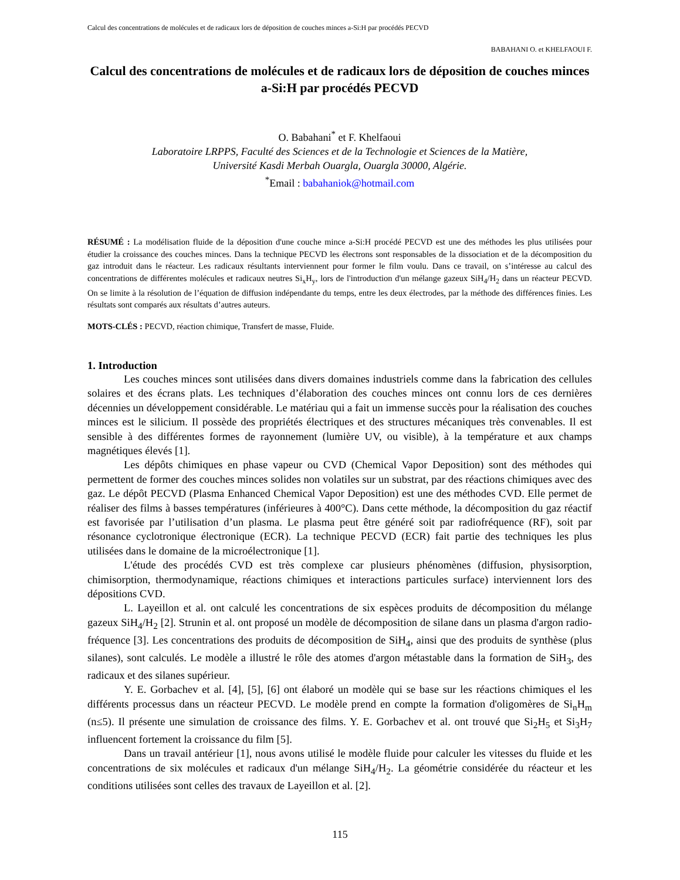Calcul des concentrations de molécules et de radicaux lors de déposition de couches minces a-Si:H par procédés PECVD
BABAHANI O. et KHELFAOUI F.
Calcul des concentrations de molécules et de radicaux lors de déposition de couches minces a-Si:H par procédés PECVD
O. Babahani<sup>*</sup> et F. Khelfaoui
Laboratoire LRPPS, Faculté des Sciences et de la Technologie et Sciences de la Matière,
Université Kasdi Merbah Ouargla, Ouargla 30000, Algérie.
<sup>*</sup>Email : babahaniok@hotmail.com
RÉSUMÉ : La modélisation fluide de la déposition d'une couche mince a-Si:H procédé PECVD est une des méthodes les plus utilisées pour étudier la croissance des couches minces. Dans la technique PECVD les électrons sont responsables de la dissociation et de la décomposition du gaz introduit dans le réacteur. Les radicaux résultants interviennent pour former le film voulu. Dans ce travail, on s’intéresse au calcul des concentrations de différentes molécules et radicaux neutres Si<sub>x</sub>H<sub>y</sub>, lors de l'introduction d'un mélange gazeux SiH<sub>4</sub>/H<sub>2</sub> dans un réacteur PECVD. On se limite à la résolution de l’équation de diffusion indépendante du temps, entre les deux électrodes, par la méthode des différences finies. Les résultats sont comparés aux résultats d’autres auteurs.
MOTS-CLÉS : PECVD, réaction chimique, Transfert de masse, Fluide.
1. Introduction
Les couches minces sont utilisées dans divers domaines industriels comme dans la fabrication des cellules solaires et des écrans plats. Les techniques d’élaboration des couches minces ont connu lors de ces dernières décennies un développement considérable. Le matériau qui a fait un immense succès pour la réalisation des couches minces est le silicium. Il possède des propriétés électriques et des structures mécaniques très convenables. Il est sensible à des différentes formes de rayonnement (lumière UV, ou visible), à la température et aux champs magnétiques élevés [1].
Les dépôts chimiques en phase vapeur ou CVD (Chemical Vapor Deposition) sont des méthodes qui permettent de former des couches minces solides non volatiles sur un substrat, par des réactions chimiques avec des gaz. Le dépôt PECVD (Plasma Enhanced Chemical Vapor Deposition) est une des méthodes CVD. Elle permet de réaliser des films à basses températures (inférieures à 400°C). Dans cette méthode, la décomposition du gaz réactif est favorisée par l’utilisation d’un plasma. Le plasma peut être généré soit par radiofréquence (RF), soit par résonance cyclotronique électronique (ECR). La technique PECVD (ECR) fait partie des techniques les plus utilisées dans le domaine de la microélectronique [1].
L'étude des procédés CVD est très complexe car plusieurs phénomènes (diffusion, physisorption, chimisorption, thermodynamique, réactions chimiques et interactions particules surface) interviennent lors des dépositions CVD.
L. Layeillon et al. ont calculé les concentrations de six espèces produits de décomposition du mélange gazeux SiH<sub>4</sub>/H<sub>2</sub> [2]. Strunin et al. ont proposé un modèle de décomposition de silane dans un plasma d'argon radio-fréquence [3]. Les concentrations des produits de décomposition de SiH<sub>4</sub>, ainsi que des produits de synthèse (plus silanes), sont calculés. Le modèle a illustré le rôle des atomes d'argon métastable dans la formation de SiH<sub>3</sub>, des radicaux et des silanes supérieur.
Y. E. Gorbachev et al. [4], [5], [6] ont élaboré un modèle qui se base sur les réactions chimiques el les différents processus dans un réacteur PECVD. Le modèle prend en compte la formation d'oligomères de Si<sub>n</sub>H<sub>m</sub> (n≤5). Il présente une simulation de croissance des films. Y. E. Gorbachev et al. ont trouvé que Si<sub>2</sub>H<sub>5</sub> et Si<sub>3</sub>H<sub>7</sub> influencent fortement la croissance du film [5].
Dans un travail antérieur [1], nous avons utilisé le modèle fluide pour calculer les vitesses du fluide et les concentrations de six molécules et radicaux d'un mélange SiH<sub>4</sub>/H<sub>2</sub>. La géométrie considérée du réacteur et les conditions utilisées sont celles des travaux de Layeillon et al. [2].
115